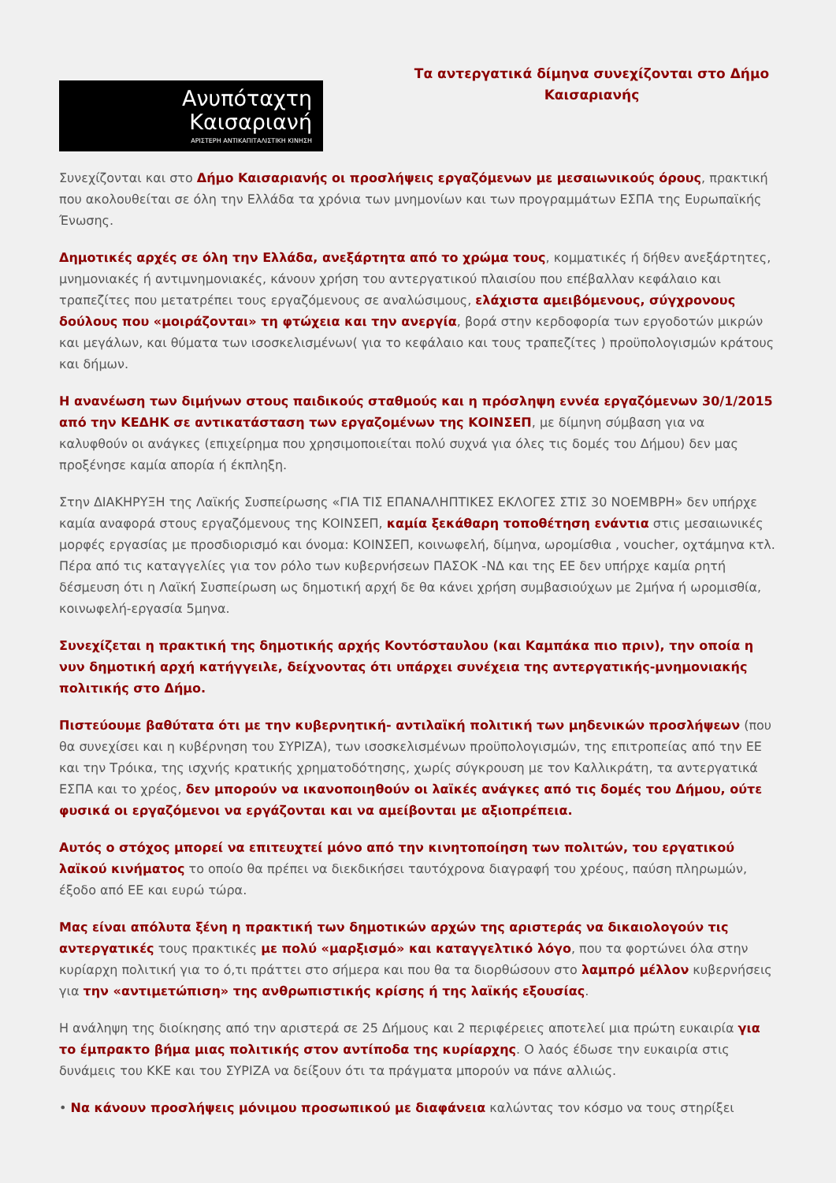Ανυπόταχτη
Καισαριανή
ΑΡΙΣΤΕΡΗ ΑΝΤΙΚΑΠΙΤΑΛΙΣΤΙΚΗ ΚΙΝΗΣΗ
Τα αντεργατικά δίμηνα συνεχίζονται στο Δήμο Καισαριανής
Συνεχίζονται και στο Δήμο Καισαριανής οι προσλήψεις εργαζόμενων με μεσαιωνικούς όρους, πρακτική που ακολουθείται σε όλη την Ελλάδα τα χρόνια των μνημονίων και των προγραμμάτων ΕΣΠΑ της Ευρωπαϊκής Ένωσης.
Δημοτικές αρχές σε όλη την Ελλάδα, ανεξάρτητα από το χρώμα τους, κομματικές ή δήθεν ανεξάρτητες, μνημονιακές ή αντιμνημονιακές, κάνουν χρήση του αντεργατικού πλαισίου που επέβαλλαν κεφάλαιο και τραπεζίτες που μετατρέπει τους εργαζόμενους σε αναλώσιμους, ελάχιστα αμειβόμενους, σύγχρονους δούλους που «μοιράζονται» τη φτώχεια και την ανεργία, βορά στην κερδοφορία των εργοδοτών μικρών και μεγάλων, και θύματα των ισοσκελισμένων( για το κεφάλαιο και τους τραπεζίτες ) προϋπολογισμών κράτους και δήμων.
Η ανανέωση των διμήνων στους παιδικούς σταθμούς και η πρόσληψη εννέα εργαζόμενων 30/1/2015 από την ΚΕΔΗΚ σε αντικατάσταση των εργαζομένων της ΚΟΙΝΣΕΠ, με δίμηνη σύμβαση για να καλυφθούν οι ανάγκες (επιχείρημα που χρησιμοποιείται πολύ συχνά για όλες τις δομές του Δήμου) δεν μας προξένησε καμία απορία ή έκπληξη.
Στην ΔΙΑΚΗΡΥΞΗ της Λαϊκής Συσπείρωσης «ΓΙΑ ΤΙΣ ΕΠΑΝΑΛΗΠΤΙΚΕΣ ΕΚΛΟΓΕΣ ΣΤΙΣ 30 ΝΟΕΜΒΡΗ» δεν υπήρχε καμία αναφορά στους εργαζόμενους της ΚΟΙΝΣΕΠ, καμία ξεκάθαρη τοποθέτηση ενάντια στις μεσαιωνικές μορφές εργασίας με προσδιορισμό και όνομα: ΚΟΙΝΣΕΠ, κοινωφελή, δίμηνα, ωρομίσθια , voucher, οχτάμηνα κτλ. Πέρα από τις καταγγελίες για τον ρόλο των κυβερνήσεων ΠΑΣΟΚ -ΝΔ και της ΕΕ δεν υπήρχε καμία ρητή δέσμευση ότι η Λαϊκή Συσπείρωση ως δημοτική αρχή δε θα κάνει χρήση συμβασιούχων με 2μήνα ή ωρομισθία, κοινωφελή-εργασία 5μηνα.
Συνεχίζεται η πρακτική της δημοτικής αρχής Κοντόσταυλου (και Καμπάκα πιο πριν), την οποία η νυν δημοτική αρχή κατήγγειλε, δείχνοντας ότι υπάρχει συνέχεια της αντεργατικής-μνημονιακής πολιτικής στο Δήμο.
Πιστεύουμε βαθύτατα ότι με την κυβερνητική- αντιλαϊκή πολιτική των μηδενικών προσλήψεων (που θα συνεχίσει και η κυβέρνηση του ΣΥΡΙΖΑ), των ισοσκελισμένων προϋπολογισμών, της επιτροπείας από την ΕΕ και την Τρόικα, της ισχνής κρατικής χρηματοδότησης, χωρίς σύγκρουση με τον Καλλικράτη, τα αντεργατικά ΕΣΠΑ και το χρέος, δεν μπορούν να ικανοποιηθούν οι λαϊκές ανάγκες από τις δομές του Δήμου, ούτε φυσικά οι εργαζόμενοι να εργάζονται και να αμείβονται με αξιοπρέπεια.
Αυτός ο στόχος μπορεί να επιτευχτεί μόνο από την κινητοποίηση των πολιτών, του εργατικού λαϊκού κινήματος το οποίο θα πρέπει να διεκδικήσει ταυτόχρονα διαγραφή του χρέους, παύση πληρωμών, έξοδο από ΕΕ και ευρώ τώρα.
Μας είναι απόλυτα ξένη η πρακτική των δημοτικών αρχών της αριστεράς να δικαιολογούν τις αντεργατικές τους πρακτικές με πολύ «μαρξισμό» και καταγγελτικό λόγο, που τα φορτώνει όλα στην κυρίαρχη πολιτική για το ό,τι πράττει στο σήμερα και που θα τα διορθώσουν στο λαμπρό μέλλον κυβερνήσεις για την «αντιμετώπιση» της ανθρωπιστικής κρίσης ή της λαϊκής εξουσίας.
Η ανάληψη της διοίκησης από την αριστερά σε 25 Δήμους και 2 περιφέρειες αποτελεί μια πρώτη ευκαιρία για το έμπρακτο βήμα μιας πολιτικής στον αντίποδα της κυρίαρχης. Ο λαός έδωσε την ευκαιρία στις δυνάμεις του ΚΚΕ και του ΣΥΡΙΖΑ να δείξουν ότι τα πράγματα μπορούν να πάνε αλλιώς.
• Να κάνουν προσλήψεις μόνιμου προσωπικού με διαφάνεια καλώντας τον κόσμο να τους στηρίξει